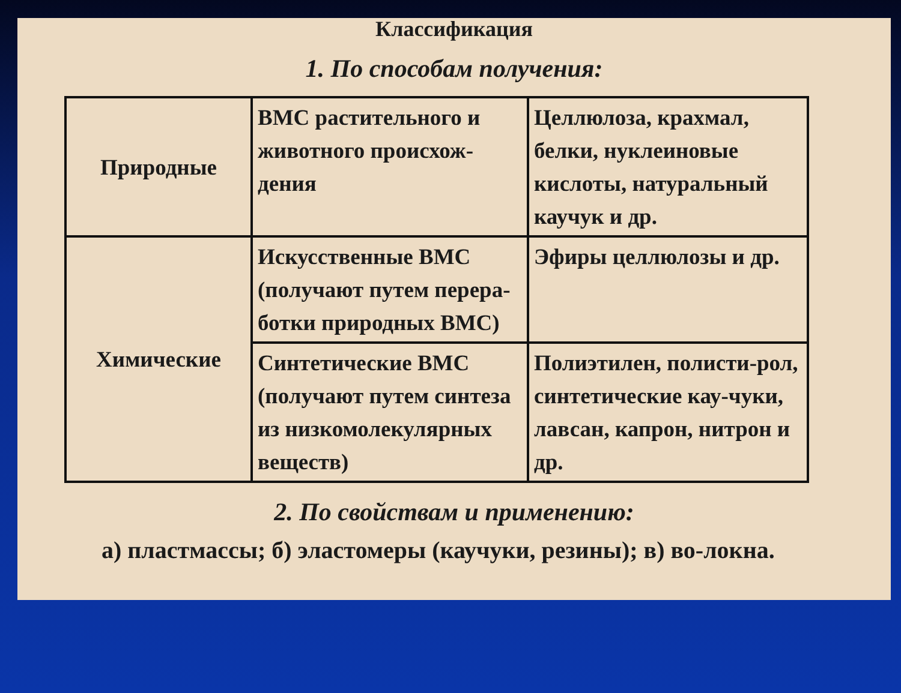Классификация
1. По способам получения:
| Природные | ВМС растительного и животного происхож-дения | Целлюлоза, крахмал, белки, нуклеиновые кислоты, натуральный каучук и др. |
| Химические | Искусственные ВМС (получают путем перера-ботки природных ВМС) | Эфиры целлюлозы и др. |
| | Синтетические ВМС (получают путем синтеза из низкомолекулярных веществ) | Полиэтилен, полисти-рол, синтетические кау-чуки, лавсан, капрон, нитрон и др. |
2. По свойствам и применению:
а) пластмассы; б) эластомеры (каучуки, резины); в) во-локна.